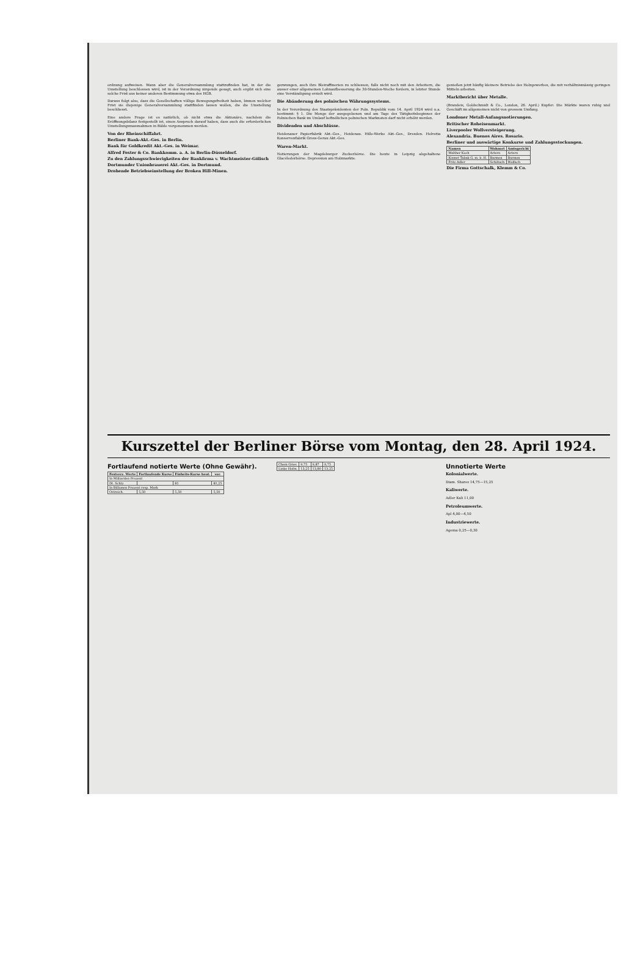ordnung aufweisen. Wann aber die Generalversammlung stattzufinden hat, in der die Umstellung beschlossen wird, ist in der Verordnung nirgends gesagt, auch ergibt sich eine solche Frist aus keiner anderen Bestimmung etwa des HGB.
Daraus folgt also, dass die Gesellschaften völlige Bewegungsfreiheit haben, binnen welcher Frist sie diejenige Generalversammlung stattfinden lassen wollen, die die Umstellung beschliesst.
Eine andere Frage ist es natürlich, ob nicht etwa die Aktionäre, nachdem die Eröffnungsbilanz festgestellt ist, einen Anspruch darauf haben, dass auch die erforderlichen Umstellungsmassnahmen in Bälde vorgenommen werden.
Von der Rheinschiffahrt.
Berliner Bank-Akt.-Ges. in Berlin.
Bank für Goldkredit Akt.-Ges. in Weimar.
Alfred Fester & Co. Bankkomm. a. A. in Berlin-Düsseldorf.
Zu den Zahlungsschwierigkeiten der Bankfirma v. Wachtmeister-Gölisch
Dortmunder Unionbrauerei Akt.-Ges. in Dortmund.
Drohende Betriebseinstellung der Broken Hill-Minen.
gezwungen, auch ihre Bleiraffinerien zu schliessen, falls nicht noch mit den Arbeitern, die ausser einer allgemeinen Lohnaufbesserung die 30-Stunden-Woche fordern, in letzter Stunde eine Verständigung erzielt wird.
Die Abänderung des polnischen Währungssystems.
In der Verordnung des Staatspräsidenten der Poln. Republik vom 14. April 1924 wird u.a. bestimmt: § 1. Die Menge der ausgegebenen und am Tage des Tätigkeitsbeginnes der Polnischen Bank im Umlauf befindlichen polnischen Marknoten darf nicht erhöht werden.
Dividenden und Abschlüsse.
Heidenauer Papierfabrik Akt.-Ges., Heidenau. Hille-Werke Akt.-Ges., Dresden. Helvetia Konservenfabrik Gross-Gerau Akt.-Ges.
Waren-Markt.
Notierungen der Magdeburger Zuckerbörse. Die heute in Leipzig abgehaltene Glacélederbörse. Depression am Holzmarkte.
genießen jetzt häufig kleinere Betriebe des Holzgewerbes, die mit verhältnismässig geringen Mitteln arbeiten.
Marktbericht über Metalle.
(Brandeis, Goldschmidt & Co., London, 26. April.) Kupfer: Die Märkte waren ruhig und Geschäft im allgemeinen nicht von grossem Umfang.
Londoner Metall-Anfangsnotierungen.
Britischer Roheisenmarkt.
Liverpooler Wollversteigerung.
Alexandria. Buenos Aires. Rosario.
Berliner und auswärtige Konkurse und Zahlungsstockungen.
| Namen | Wohnort | Amtsgericht |
| --- | --- | --- |
| Walther Koch | Artern | Artern |
| Kismet Tabak G. m. b. H. | Barmen | Barmen |
| Fritz Adler | Schiltach | Wolfach |
Die Firma Gottschalk, Klemm & Co.
Kurszettel der Berliner Börse vom Montag, den 28. April 1924.
Fortlaufend notierte Werte (Ohne Gewähr).
| Festverz. Werte | Fortlaufende Kurse | Einheits-Kurse heut. | vor. |
| --- | --- | --- | --- |
| In Milliarden Prozent | | | |
| Dt. Schtz | | 81 | 81,25 |
| In Billionen Prozent resp. Mark | | | |
| Ostreich. | 5,50 | 5,50 | 5,50 |
| Chem Gries | 9,75 | 9,87 | 9,75 |
| Linke Hofm. | 13,25 | 13,80 | 13,25 |
Unnotierte Werte
Kolonialwerte.
Diam. Shares 14,75—15,25
Kaliwerte.
Adler Kali 11,00
Petroleumwerte.
Apl 4,00—4,50
Industriewerte.
Agema 0,25—0,30